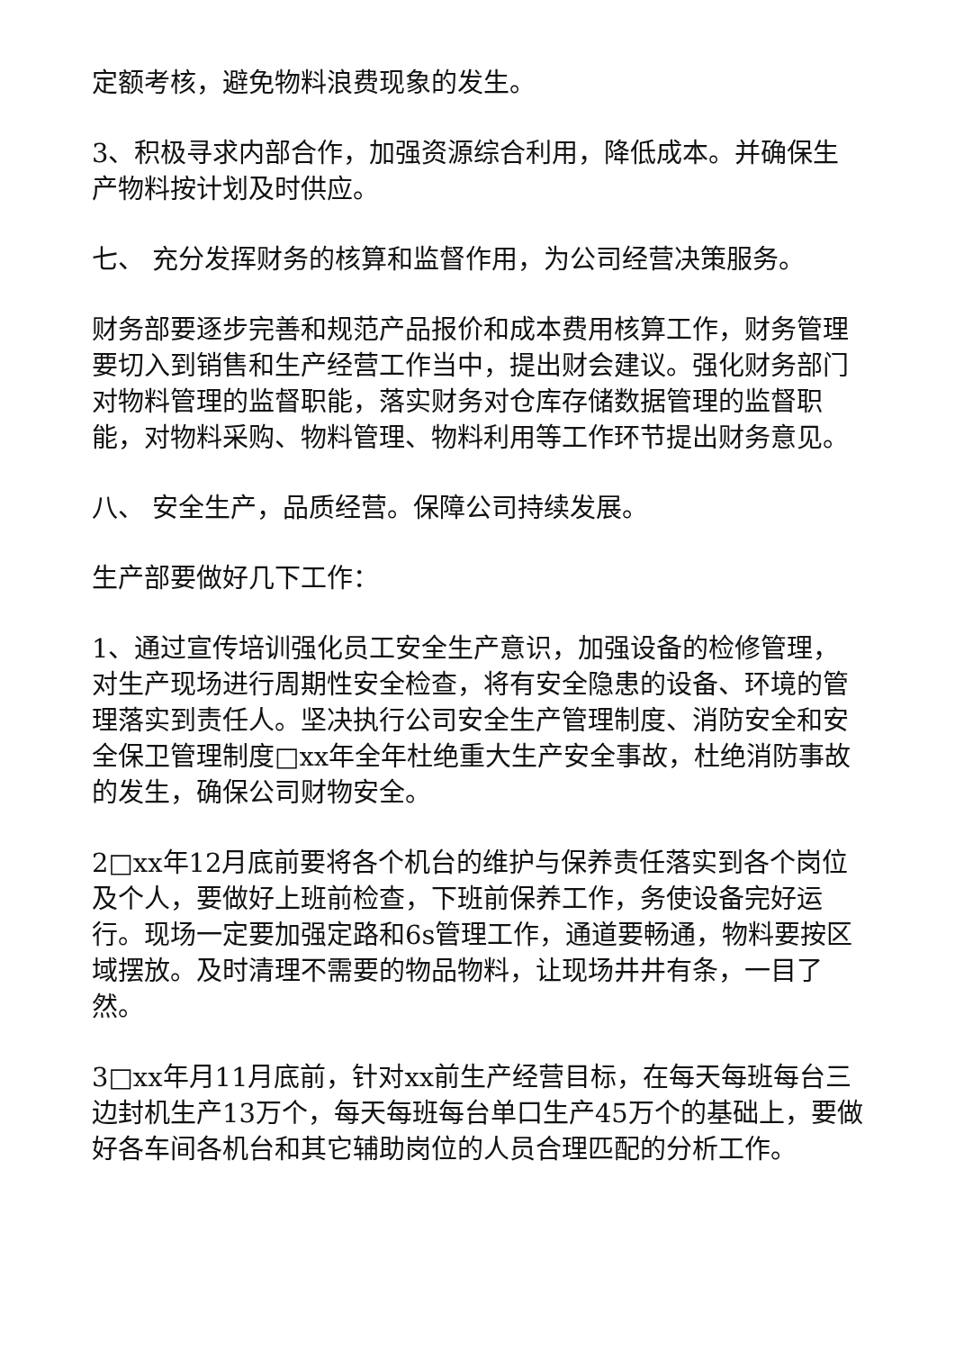定额考核，避免物料浪费现象的发生。
3、积极寻求内部合作，加强资源综合利用，降低成本。并确保生产物料按计划及时供应。
七、 充分发挥财务的核算和监督作用，为公司经营决策服务。
财务部要逐步完善和规范产品报价和成本费用核算工作，财务管理要切入到销售和生产经营工作当中，提出财会建议。强化财务部门对物料管理的监督职能，落实财务对仓库存储数据管理的监督职能，对物料采购、物料管理、物料利用等工作环节提出财务意见。
八、 安全生产，品质经营。保障公司持续发展。
生产部要做好几下工作：
1、通过宣传培训强化员工安全生产意识，加强设备的检修管理，对生产现场进行周期性安全检查，将有安全隐患的设备、环境的管理落实到责任人。坚决执行公司安全生产管理制度、消防安全和安全保卫管理制度□xx年全年杜绝重大生产安全事故，杜绝消防事故的发生，确保公司财物安全。
2□xx年12月底前要将各个机台的维护与保养责任落实到各个岗位及个人，要做好上班前检查，下班前保养工作，务使设备完好运行。现场一定要加强定路和6s管理工作，通道要畅通，物料要按区域摆放。及时清理不需要的物品物料，让现场井井有条，一目了然。
3□xx年月11月底前，针对xx前生产经营目标，在每天每班每台三边封机生产13万个，每天每班每台单口生产45万个的基础上，要做好各车间各机台和其它辅助岗位的人员合理匹配的分析工作。